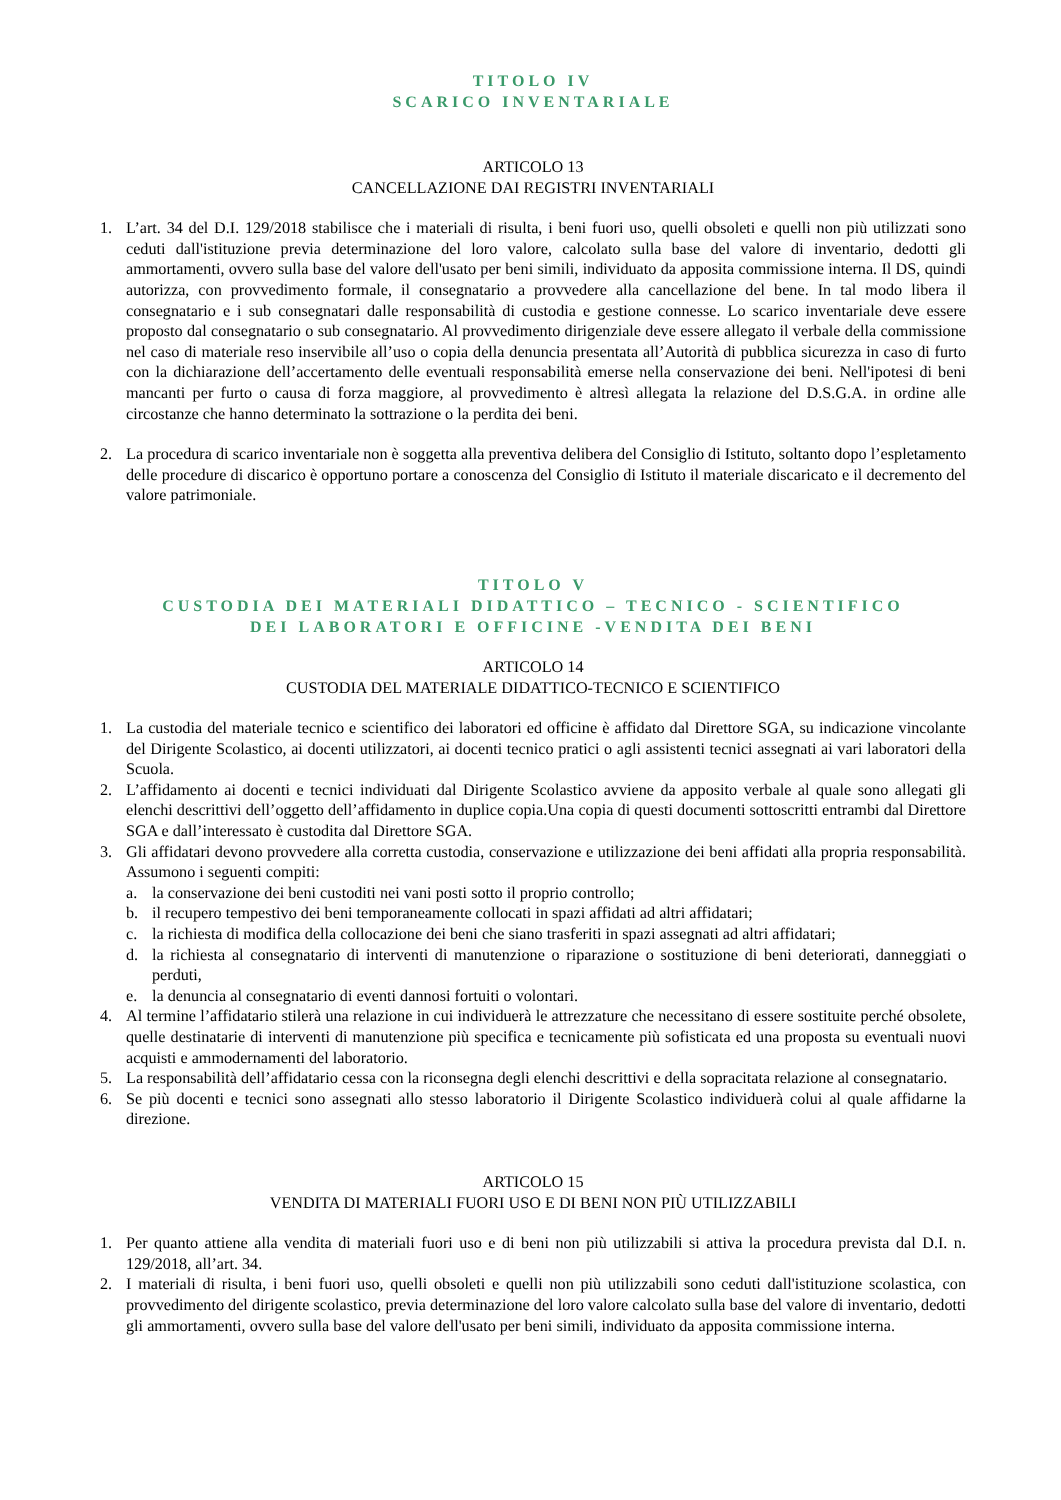TITOLO IV
SCARICO INVENTARIALE
ARTICOLO 13
CANCELLAZIONE DAI REGISTRI INVENTARIALI
1. L’art. 34 del D.I. 129/2018 stabilisce che i materiali di risulta, i beni fuori uso, quelli obsoleti e quelli non più utilizzati sono ceduti dall'istituzione previa determinazione del loro valore, calcolato sulla base del valore di inventario, dedotti gli ammortamenti, ovvero sulla base del valore dell'usato per beni simili, individuato da apposita commissione interna. Il DS, quindi autorizza, con provvedimento formale, il consegnatario a provvedere alla cancellazione del bene. In tal modo libera il consegnatario e i sub consegnatari dalle responsabilità di custodia e gestione connesse. Lo scarico inventariale deve essere proposto dal consegnatario o sub consegnatario. Al provvedimento dirigenziale deve essere allegato il verbale della commissione nel caso di materiale reso inservibile all’uso o copia della denuncia presentata all’Autorità di pubblica sicurezza in caso di furto con la dichiarazione dell’accertamento delle eventuali responsabilità emerse nella conservazione dei beni. Nell'ipotesi di beni mancanti per furto o causa di forza maggiore, al provvedimento è altresì allegata la relazione del D.S.G.A. in ordine alle circostanze che hanno determinato la sottrazione o la perdita dei beni.
2. La procedura di scarico inventariale non è soggetta alla preventiva delibera del Consiglio di Istituto, soltanto dopo l’espletamento delle procedure di discarico è opportuno portare a conoscenza del Consiglio di Istituto il materiale discaricato e il decremento del valore patrimoniale.
TITOLO V
CUSTODIA DEI MATERIALI DIDATTICO – TECNICO - SCIENTIFICO
DEI LABORATORI E OFFICINE -VENDITA DEI BENI
ARTICOLO 14
CUSTODIA DEL MATERIALE DIDATTICO-TECNICO E SCIENTIFICO
1. La custodia del materiale tecnico e scientifico dei laboratori ed officine è affidato dal Direttore SGA, su indicazione vincolante del Dirigente Scolastico, ai docenti utilizzatori, ai docenti tecnico pratici o agli assistenti tecnici assegnati ai vari laboratori della Scuola.
2. L’affidamento ai docenti e tecnici individuati dal Dirigente Scolastico avviene da apposito verbale al quale sono allegati gli elenchi descrittivi dell’oggetto dell’affidamento in duplice copia.Una copia di questi documenti sottoscritti entrambi dal Direttore SGA e dall’interessato è custodita dal Direttore SGA.
3. Gli affidatari devono provvedere alla corretta custodia, conservazione e utilizzazione dei beni affidati alla propria responsabilità. Assumono i seguenti compiti:
a. la conservazione dei beni custoditi nei vani posti sotto il proprio controllo;
b. il recupero tempestivo dei beni temporaneamente collocati in spazi affidati ad altri affidatari;
c. la richiesta di modifica della collocazione dei beni che siano trasferiti in spazi assegnati ad altri affidatari;
d. la richiesta al consegnatario di interventi di manutenzione o riparazione o sostituzione di beni deteriorati, danneggiati o perduti,
e. la denuncia al consegnatario di eventi dannosi fortuiti o volontari.
4. Al termine l’affidatario stilerà una relazione in cui individuerà le attrezzature che necessitano di essere sostituite perché obsolete, quelle destinatarie di interventi di manutenzione più specifica e tecnicamente più sofisticata ed una proposta su eventuali nuovi acquisti e ammodernamenti del laboratorio.
5. La responsabilità dell’affidatario cessa con la riconsegna degli elenchi descrittivi e della sopracitata relazione al consegnatario.
6. Se più docenti e tecnici sono assegnati allo stesso laboratorio il Dirigente Scolastico individuerà colui al quale affidarne la direzione.
ARTICOLO 15
VENDITA DI MATERIALI FUORI USO E DI BENI NON PIÙ UTILIZZABILI
1. Per quanto attiene alla vendita di materiali fuori uso e di beni non più utilizzabili si attiva la procedura prevista dal D.I. n. 129/2018, all’art. 34.
2. I materiali di risulta, i beni fuori uso, quelli obsoleti e quelli non più utilizzabili sono ceduti dall'istituzione scolastica, con provvedimento del dirigente scolastico, previa determinazione del loro valore calcolato sulla base del valore di inventario, dedotti gli ammortamenti, ovvero sulla base del valore dell'usato per beni simili, individuato da apposita commissione interna.